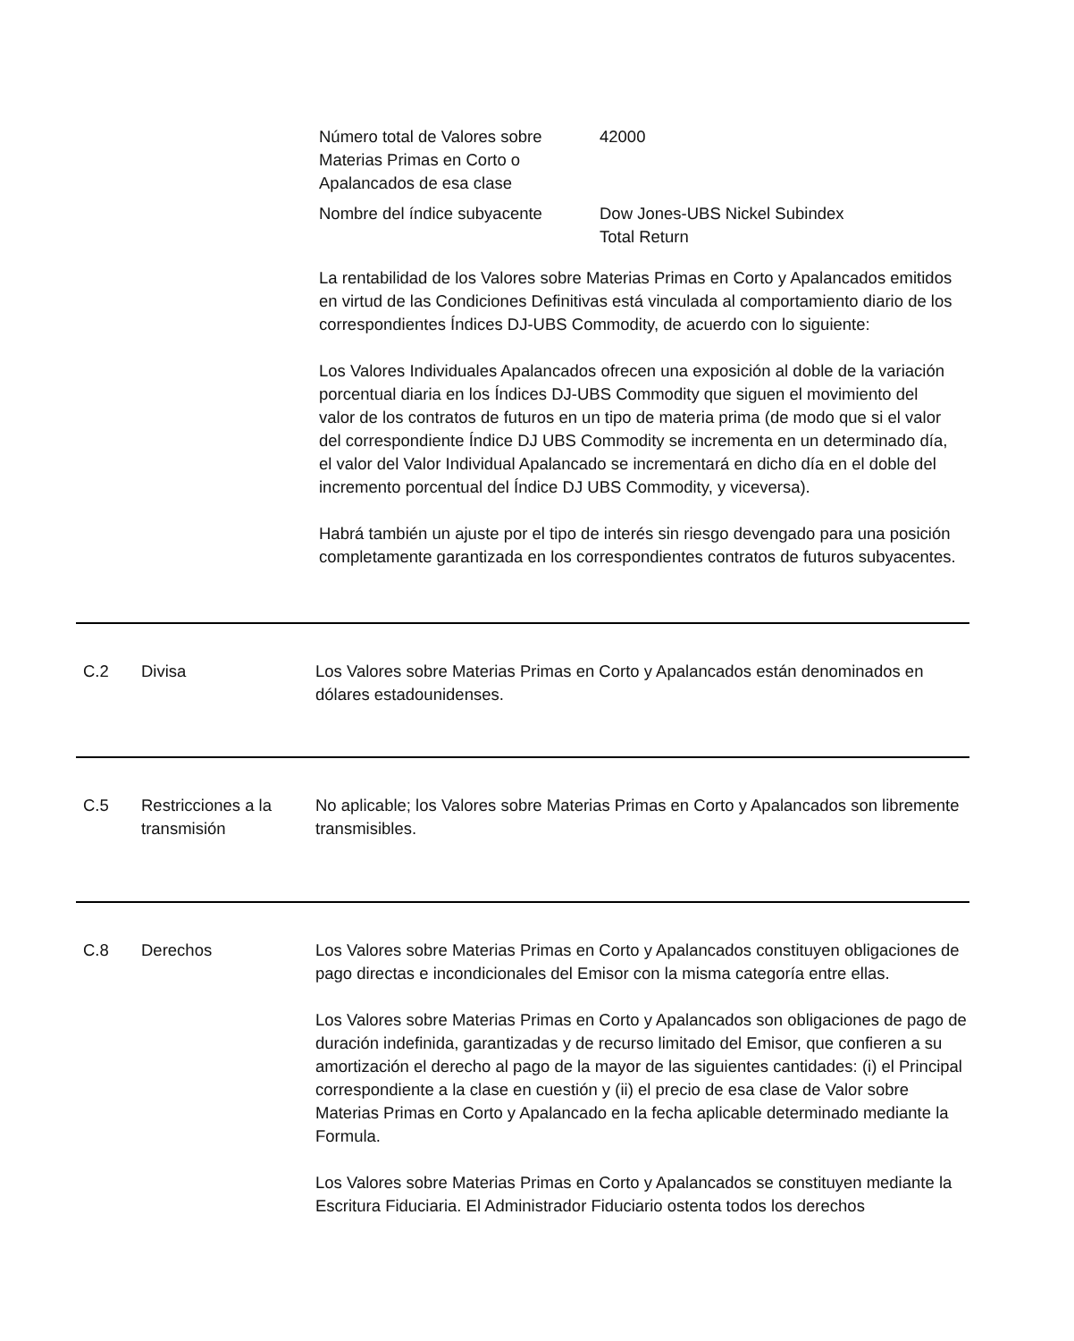Número total de Valores sobre Materias Primas en Corto o Apalancados de esa clase
42000
Nombre del índice subyacente Dow Jones-UBS Nickel Subindex
Total Return
La rentabilidad de los Valores sobre Materias Primas en Corto y Apalancados emitidos en virtud de las Condiciones Definitivas está vinculada al comportamiento diario de los correspondientes Índices DJ-UBS Commodity, de acuerdo con lo siguiente:
Los Valores Individuales Apalancados ofrecen una exposición al doble de la variación porcentual diaria en los Índices DJ-UBS Commodity que siguen el movimiento del valor de los contratos de futuros en un tipo de materia prima (de modo que si el valor del correspondiente Índice DJ UBS Commodity se incrementa en un determinado día, el valor del Valor Individual Apalancado se incrementará en dicho día en el doble del incremento porcentual del Índice DJ UBS Commodity, y viceversa).
Habrá también un ajuste por el tipo de interés sin riesgo devengado para una posición completamente garantizada en los correspondientes contratos de futuros subyacentes.
C.2 Divisa Los Valores sobre Materias Primas en Corto y Apalancados están denominados en dólares estadounidenses.
C.5 Restricciones a la transmisión
No aplicable; los Valores sobre Materias Primas en Corto y Apalancados son libremente transmisibles.
C.8 Derechos Los Valores sobre Materias Primas en Corto y Apalancados constituyen obligaciones de pago directas e incondicionales del Emisor con la misma categoría entre ellas.
Los Valores sobre Materias Primas en Corto y Apalancados son obligaciones de pago de duración indefinida, garantizadas y de recurso limitado del Emisor, que confieren a su amortización el derecho al pago de la mayor de las siguientes cantidades: (i) el Principal correspondiente a la clase en cuestión y (ii) el precio de esa clase de Valor sobre Materias Primas en Corto y Apalancado en la fecha aplicable determinado mediante la Formula.
Los Valores sobre Materias Primas en Corto y Apalancados se constituyen mediante la Escritura Fiduciaria. El Administrador Fiduciario ostenta todos los derechos